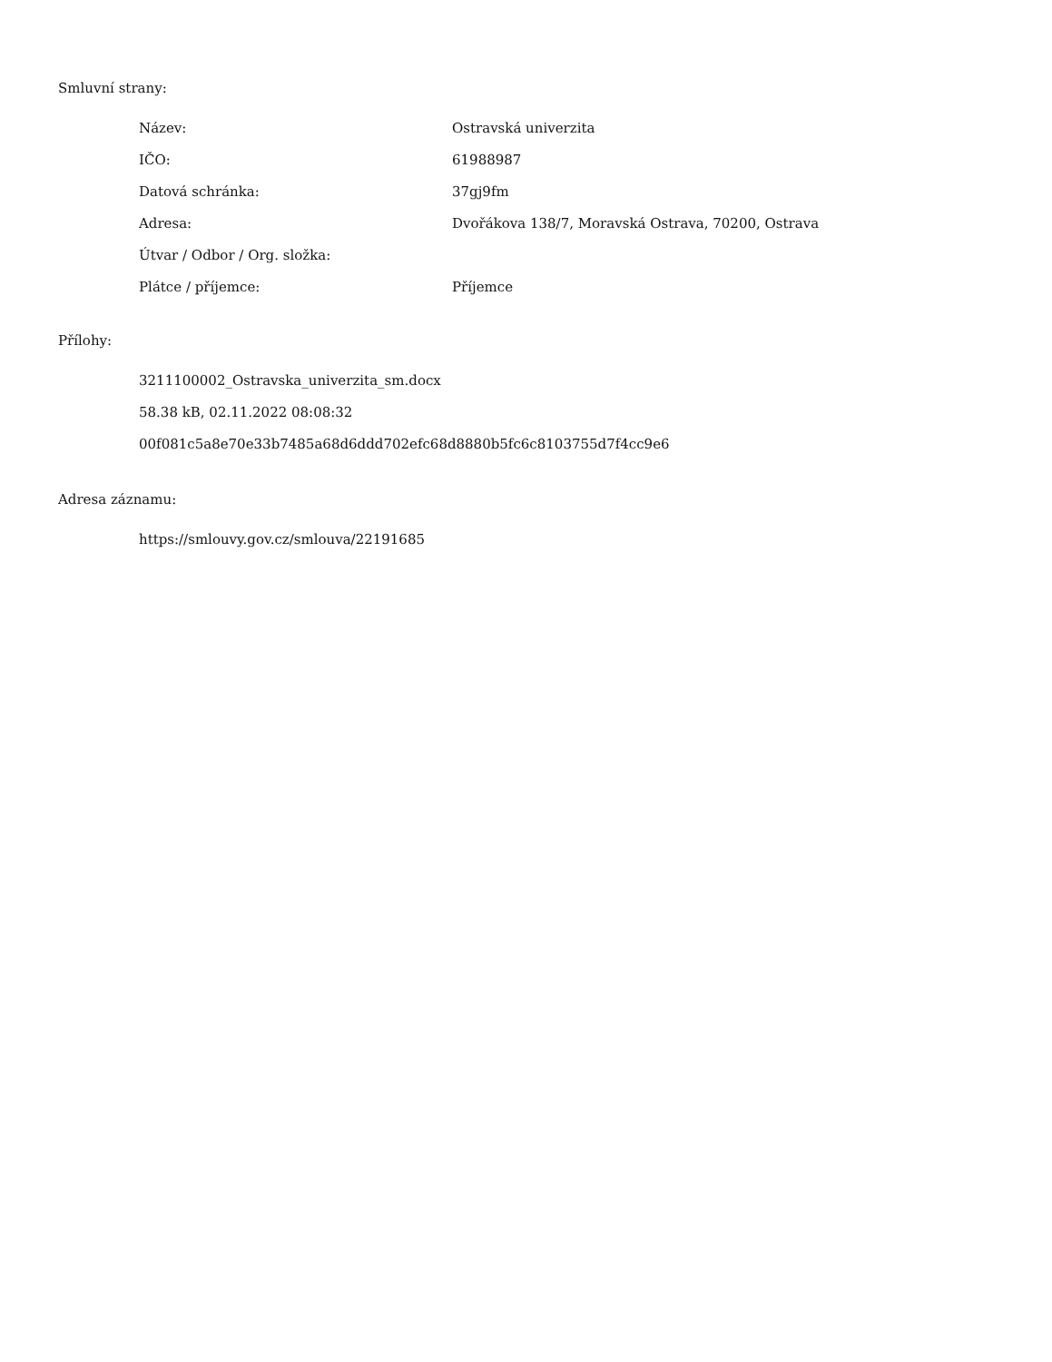Smluvní strany:
| Název: | Ostravská univerzita |
| IČO: | 61988987 |
| Datová schránka: | 37gj9fm |
| Adresa: | Dvořákova 138/7, Moravská Ostrava, 70200, Ostrava |
| Útvar / Odbor / Org. složka: | |
| Plátce / příjemce: | Příjemce |
Přílohy:
3211100002_Ostravska_univerzita_sm.docx
58.38 kB, 02.11.2022 08:08:32
00f081c5a8e70e33b7485a68d6ddd702efc68d8880b5fc6c8103755d7f4cc9e6
Adresa záznamu:
https://smlouvy.gov.cz/smlouva/22191685